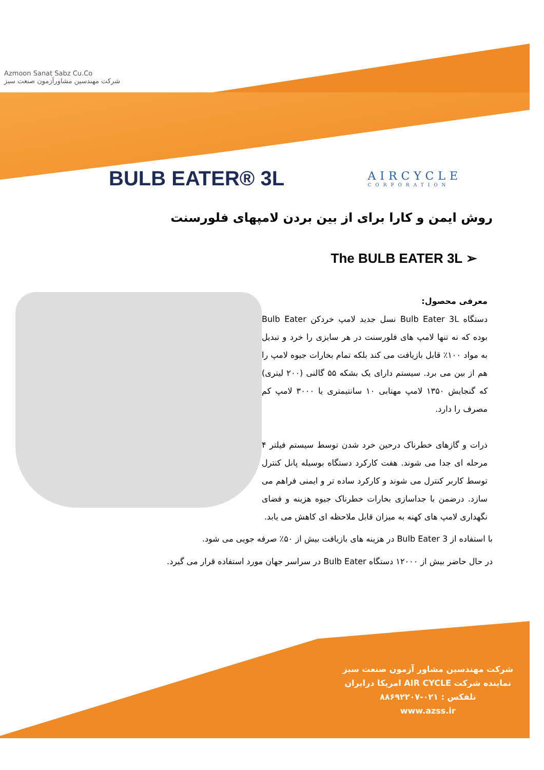Azmoon Sanat Sabz Cu.Co
شرکت مهندسین مشاورآزمون صنعت سبز
BULB EATER® 3L
AIRCYCLE
CORPORATION
روش ایمن و کارا برای از بین بردن لامپهای فلورسنت
The BULB EATER 3L ➢
معرفی محصول:
دستگاه Bulb Eater 3L نسل جدید لامپ خردکن Bulb Eater بوده که نه تنها لامپ های فلورسنت در هر سایزی را خرد و تبدیل به مواد ۱۰۰٪ قابل بازیافت می کند بلکه تمام بخارات جیوه لامپ را هم از بین می برد. سیستم دارای یک بشکه ۵۵ گالنی (۲۰۰ لیتری) که گنجایش ۱۳۵۰ لامپ مهتابی ۱۰ سانتیمتری یا ۳۰۰۰ لامپ کم مصرف را دارد.
ذرات و گازهای خطرناک درحین خرد شدن توسط سیستم فیلتر ۴ مرحله ای جدا می شوند. هفت کارکرد دستگاه بوسیله پانل کنترل توسط کاربر کنترل می شوند و کارکرد ساده تر و ایمنی فراهم می سازد. درضمن با جداسازی بخارات خطرناک جیوه هزینه و فضای نگهداری لامپ های کهنه به میزان قابل ملاحظه ای کاهش می یابد.
با استفاده از Bulb Eater 3 در هزینه های بازیافت بیش از ۵۰٪ صرفه جویی می شود.
در حال حاضر بیش از ۱۲۰۰۰ دستگاه Bulb Eater در سراسر جهان مورد استفاده قرار می گیرد.
شرکت مهندسین مشاور آزمون صنعت سبز
نماینده شرکت AIR CYCLE امریکا درایران
تلفکس : ۰۲۱-۸۸۶۹۲۲۰۷
www.azss.ir